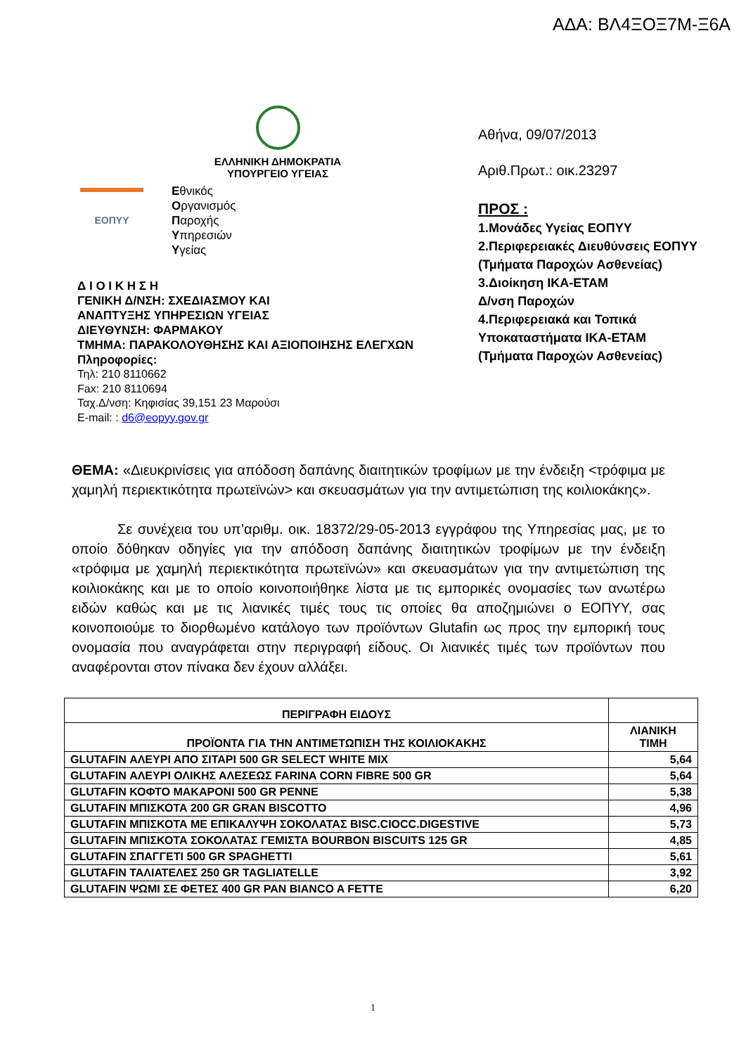ΑΔΑ: ΒΛ4ΞΟΞ7Μ-Ξ6Α
ΕΛΛΗΝΙΚΗ ΔΗΜΟΚΡΑΤΙΑ
ΥΠΟΥΡΓΕΙΟ ΥΓΕΙΑΣ
ΕΟΠΥΥ
Εθνικός
Οργανισμός
Παροχής
Υπηρεσιών
Υγείας
Δ Ι Ο Ι Κ Η Σ Η
ΓΕΝΙΚΗ Δ/ΝΣΗ: ΣΧΕΔΙΑΣΜΟΥ ΚΑΙ
ΑΝΑΠΤΥΞΗΣ ΥΠΗΡΕΣΙΩΝ ΥΓΕΙΑΣ
ΔΙΕΥΘΥΝΣΗ: ΦΑΡΜΑΚΟΥ
ΤΜΗΜΑ: ΠΑΡΑΚΟΛΟΥΘΗΣΗΣ ΚΑΙ ΑΞΙΟΠΟΙΗΣΗΣ ΕΛΕΓΧΩΝ
Πληροφορίες:
Τηλ: 210 8110662
Fax: 210 8110694
Ταχ.Δ/νση: Κηφισίας 39,151 23 Μαρούσι
E-mail: : d6@eopyy.gov.gr
Αθήνα, 09/07/2013
Αριθ.Πρωτ.: οικ.23297
ΠΡΟΣ :
1.Μονάδες Υγείας ΕΟΠΥΥ
2.Περιφερειακές Διευθύνσεις ΕΟΠΥΥ
(Τμήματα Παροχών Ασθενείας)
3.Διοίκηση ΙΚΑ-ΕΤΑΜ
Δ/νση Παροχών
4.Περιφερειακά και Τοπικά Υποκαταστήματα ΙΚΑ-ΕΤΑΜ
(Τμήματα Παροχών Ασθενείας)
ΘΕΜΑ: «Διευκρινίσεις για απόδοση δαπάνης διαιτητικών τροφίμων με την ένδειξη <τρόφιμα με χαμηλή περιεκτικότητα πρωτεϊνών> και σκευασμάτων για την αντιμετώπιση της κοιλιοκάκης».
Σε συνέχεια του υπ’αριθμ. οικ. 18372/29-05-2013 εγγράφου της Υπηρεσίας μας, με το οποίο δόθηκαν οδηγίες για την απόδοση δαπάνης διαιτητικών τροφίμων με την ένδειξη «τρόφιμα με χαμηλή περιεκτικότητα πρωτεϊνών» και σκευασμάτων για την αντιμετώπιση της κοιλιοκάκης και με το οποίο κοινοποιήθηκε λίστα με τις εμπορικές ονομασίες των ανωτέρω ειδών καθώς και με τις λιανικές τιμές τους τις οποίες θα αποζημιώνει ο ΕΟΠΥΥ, σας κοινοποιούμε το διορθωμένο κατάλογο των προϊόντων Glutafin ως προς την εμπορική τους ονομασία που αναγράφεται στην περιγραφή είδους. Οι λιανικές τιμές των προϊόντων που αναφέρονται στον πίνακα δεν έχουν αλλάξει.
| ΠΕΡΙΓΡΑΦΗ ΕΙΔΟΥΣ | |
| --- | --- |
| ΠΡΟΪΟΝΤΑ ΓΙΑ ΤΗΝ ΑΝΤΙΜΕΤΩΠΙΣΗ ΤΗΣ ΚΟΙΛΙΟΚΑΚΗΣ | ΛΙΑΝΙΚΗ ΤΙΜΗ |
| GLUTAFIN ΑΛΕΥΡΙ ΑΠΟ ΣΙΤΑΡΙ 500 GR SELECT WHITE MIX | 5,64 |
| GLUTAFIN ΑΛΕΥΡΙ ΟΛΙΚΗΣ ΑΛΕΣΕΩΣ FARINA CORN FIBRE 500 GR | 5,64 |
| GLUTAFIN ΚΟΦΤΟ ΜΑΚΑΡΟΝΙ 500 GR PENNE | 5,38 |
| GLUTAFIN ΜΠΙΣΚΟΤΑ 200 GR GRAN BISCOTTO | 4,96 |
| GLUTAFIN ΜΠΙΣΚΟΤΑ ΜΕ ΕΠΙΚΑΛΥΨΗ ΣΟΚΟΛΑΤΑΣ BISC.CIOCC.DIGESTIVE | 5,73 |
| GLUTAFIN ΜΠΙΣΚΟΤΑ ΣΟΚΟΛΑΤΑΣ ΓΕΜΙΣΤΑ BOURBON BISCUITS 125 GR | 4,85 |
| GLUTAFIN ΣΠΑΓΓΕΤΙ 500 GR SPAGHETTI | 5,61 |
| GLUTAFIN ΤΑΛΙΑΤΕΛΕΣ 250 GR TAGLIATELLE | 3,92 |
| GLUTAFIN ΨΩΜΙ ΣΕ ΦΕΤΕΣ 400 GR PAN BIANCO A FETTE | 6,20 |
1